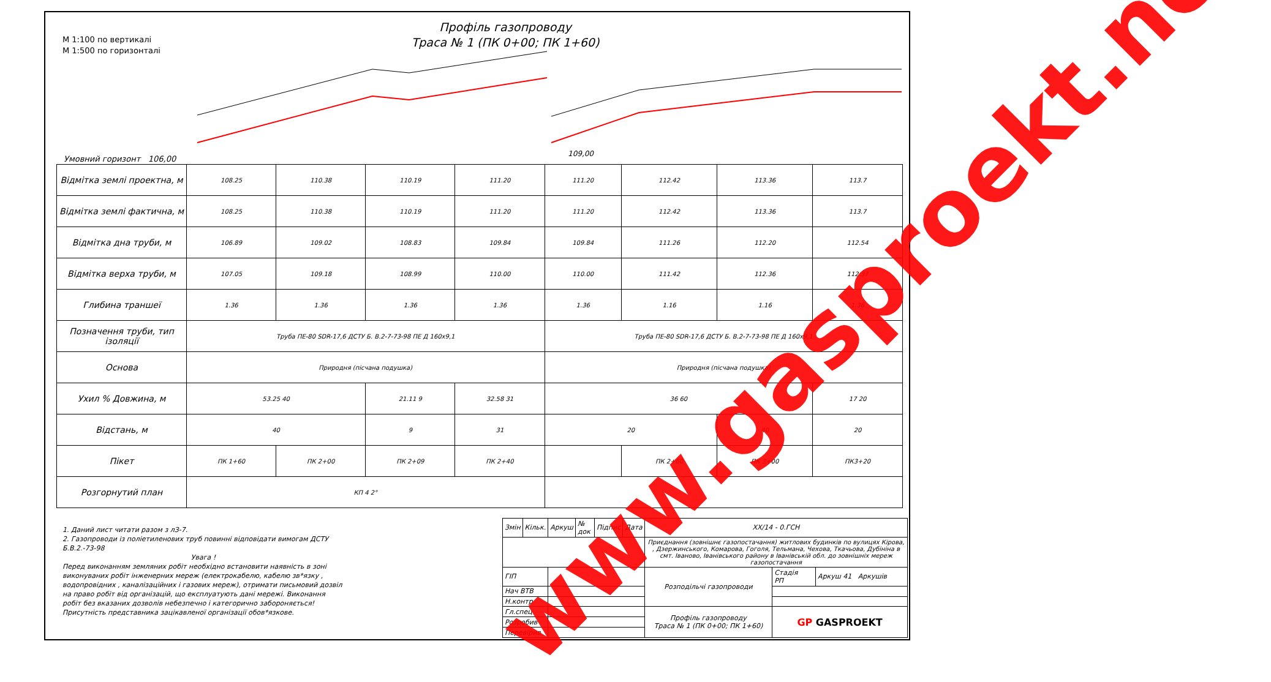Профіль газопроводу
Траса № 1 (ПК 0+00; ПК 1+60)
М 1:100 по вертикалі
М 1:500 по горизонталі
Умовний горизонт 106,00
109,00
| Відмітка землі проектна, м | 108.25 | 110.38 | 110.19 | 111.20 | 111.20 | 112.42 | 113.36 | 113.7 |
| Відмітка землі фактична, м | 108.25 | 110.38 | 110.19 | 111.20 | 111.20 | 112.42 | 113.36 | 113.7 |
| Відмітка дна труби, м | 106.89 | 109.02 | 108.83 | 109.84 | 109.84 | 111.26 | 112.20 | 112.54 |
| Відмітка верха труби, м | 107.05 | 109.18 | 108.99 | 110.00 | 110.00 | 111.42 | 112.36 | 112.37 |
| Глибина траншеї | 1.36 | 1.36 | 1.36 | 1.36 | 1.36 | 1.16 | 1.16 | 1.36 |
| Позначення труби, тип ізоляції | Труба ПЕ-80 SDR-17,6 ДСТУ Б. В.2-7-73-98 ПЕ Д 160х9,1 | | | | Труба ПЕ-80 SDR-17,6 ДСТУ Б. В.2-7-73-98 ПЕ Д 160х9,1 | | | |
| Основа | Природня (пісчана подушка) | | | | Природня (пісчана подушка) | | | |
| Ухил % Довжина, м | 53.25 40 | | 21.11 9 | 32.58 31 | 36 60 | | | 17 20 |
| Відстань, м | 40 | | 9 | 31 | 20 | | 40 | 20 |
| Пікет | ПК 1+60 | ПК 2+00 | ПК 2+09 | ПК 2+40 | | ПК 2+60 | ПК 3+00 | ПК3+20 |
| Розгорнутий план | КП 4 2° | | | | | | | |
1. Даний лист читати разом з лЗ-7.
2. Газопроводи із поліетиленових труб повинні відповідати вимогам ДСТУ Б.В.2.-73-98
Увага !
Перед виконанням земляних робіт необхідно встановити наявність в зоні виконуваних робіт інженерних мереж (електрокабелю, кабелю зв*язку , водопровідних , каналізаційних і газових мереж), отримати письмовий дозвіл на право робіт від організацій, що експлуатують дані мережі. Виконання робіт без вказаних дозволів небезпечно і категорично забороняється! Присутність представника зацікавленої організації обов*язкове.
| Змін | Кільк. | Аркуш | № док | Підпис | Дата | ХХ/14 - 0.ГСН | | |
| | | | | | | Приєднання (зовнішнє газопостачання) житлових будинків по вулицях Кірова, , Дзержинського, Комарова, Гоголя, Тельмана, Чехова, Ткачьова, Дубініна в смт. Іваново, Іванівського району в Іванівській обл. до зовнішніх мереж газопостачання | | |
| ГІП | | | | | | Розподільчі газопроводи | Стадія РП | Аркуш 41 Аркушів |
| Нач ВТВ | | | | | | | | |
| Н.контр | | | | | | | | |
| Гл.спец | | | | | | Профіль газопроводу Траса № 1 (ПК 0+00; ПК 1+60) | GP GASPROEKT | |
| Розробив | | | | | | | | |
| Перевірив | | | | | | | | |
www.gasproekt.net